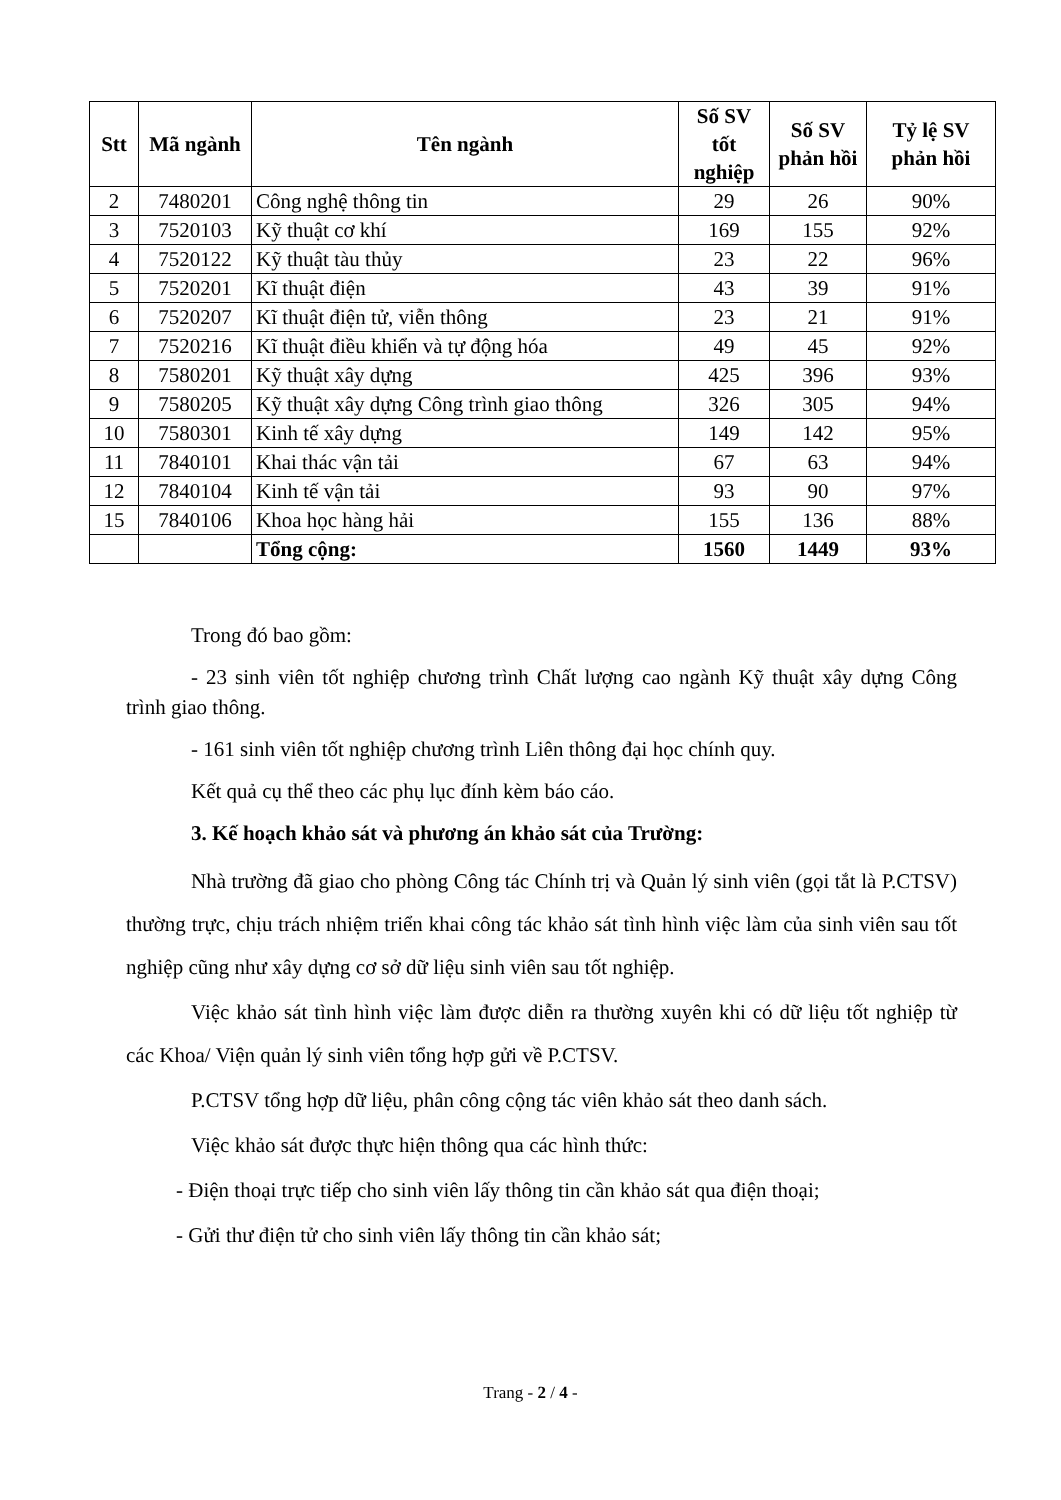| Stt | Mã ngành | Tên ngành | Số SV tốt nghiệp | Số SV phản hồi | Tỷ lệ SV phản hồi |
| --- | --- | --- | --- | --- | --- |
| 2 | 7480201 | Công nghệ thông tin | 29 | 26 | 90% |
| 3 | 7520103 | Kỹ thuật cơ khí | 169 | 155 | 92% |
| 4 | 7520122 | Kỹ thuật tàu thủy | 23 | 22 | 96% |
| 5 | 7520201 | Kĩ thuật điện | 43 | 39 | 91% |
| 6 | 7520207 | Kĩ thuật điện tử, viễn thông | 23 | 21 | 91% |
| 7 | 7520216 | Kĩ thuật điều khiển và tự động hóa | 49 | 45 | 92% |
| 8 | 7580201 | Kỹ thuật xây dựng | 425 | 396 | 93% |
| 9 | 7580205 | Kỹ thuật xây dựng Công trình giao thông | 326 | 305 | 94% |
| 10 | 7580301 | Kinh tế xây dựng | 149 | 142 | 95% |
| 11 | 7840101 | Khai thác vận tải | 67 | 63 | 94% |
| 12 | 7840104 | Kinh tế vận tải | 93 | 90 | 97% |
| 15 | 7840106 | Khoa học hàng hải | 155 | 136 | 88% |
| | | Tổng cộng: | 1560 | 1449 | 93% |
Trong đó bao gồm:
- 23 sinh viên tốt nghiệp chương trình Chất lượng cao ngành Kỹ thuật xây dựng Công trình giao thông.
- 161 sinh viên tốt nghiệp chương trình Liên thông đại học chính quy.
Kết quả cụ thể theo các phụ lục đính kèm báo cáo.
3. Kế hoạch khảo sát và phương án khảo sát của Trường:
Nhà trường đã giao cho phòng Công tác Chính trị và Quản lý sinh viên (gọi tắt là P.CTSV) thường trực, chịu trách nhiệm triển khai công tác khảo sát tình hình việc làm của sinh viên sau tốt nghiệp cũng như xây dựng cơ sở dữ liệu sinh viên sau tốt nghiệp.
Việc khảo sát tình hình việc làm được diễn ra thường xuyên khi có dữ liệu tốt nghiệp từ các Khoa/ Viện quản lý sinh viên tổng hợp gửi về P.CTSV.
P.CTSV tổng hợp dữ liệu, phân công cộng tác viên khảo sát theo danh sách.
Việc khảo sát được thực hiện thông qua các hình thức:
- Điện thoại trực tiếp cho sinh viên lấy thông tin cần khảo sát qua điện thoại;
- Gửi thư điện tử cho sinh viên lấy thông tin cần khảo sát;
Trang - 2 / 4 -